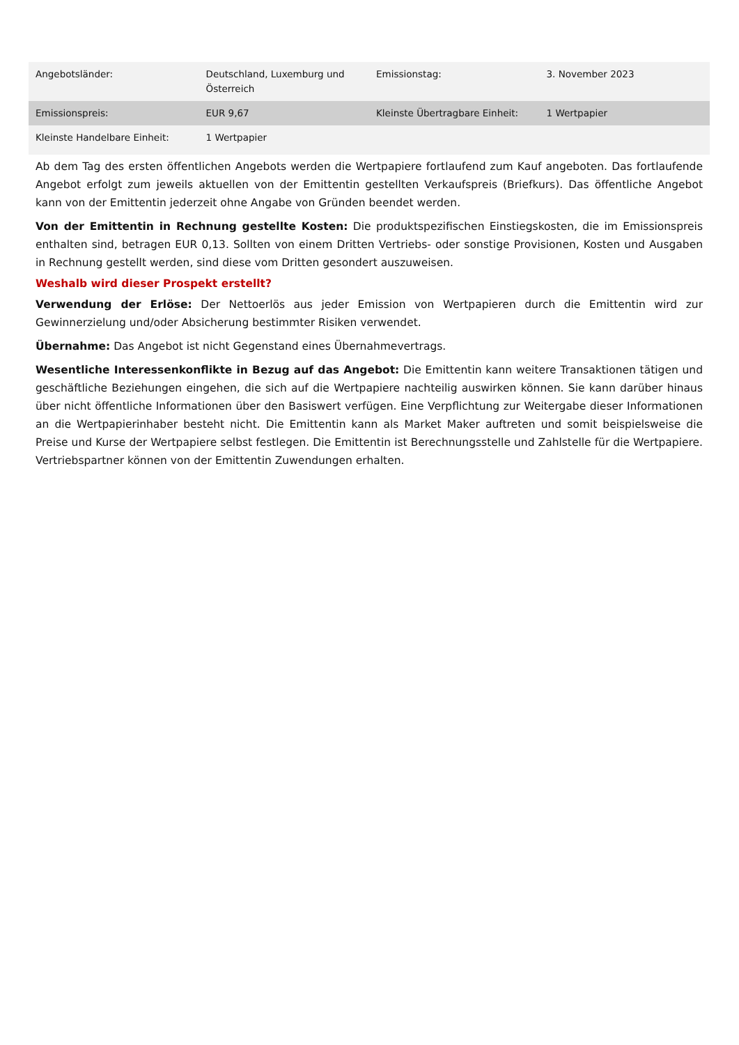| Angebotsländer: | Deutschland, Luxemburg und Österreich | Emissionstag: | 3. November 2023 |
| Emissionspreis: | EUR 9,67 | Kleinste Übertragbare Einheit: | 1 Wertpapier |
| Kleinste Handelbare Einheit: | 1 Wertpapier | | |
Ab dem Tag des ersten öffentlichen Angebots werden die Wertpapiere fortlaufend zum Kauf angeboten. Das fortlaufende Angebot erfolgt zum jeweils aktuellen von der Emittentin gestellten Verkaufspreis (Briefkurs). Das öffentliche Angebot kann von der Emittentin jederzeit ohne Angabe von Gründen beendet werden.
Von der Emittentin in Rechnung gestellte Kosten: Die produktspezifischen Einstiegskosten, die im Emissionspreis enthalten sind, betragen EUR 0,13. Sollten von einem Dritten Vertriebs- oder sonstige Provisionen, Kosten und Ausgaben in Rechnung gestellt werden, sind diese vom Dritten gesondert auszuweisen.
Weshalb wird dieser Prospekt erstellt?
Verwendung der Erlöse: Der Nettoerlös aus jeder Emission von Wertpapieren durch die Emittentin wird zur Gewinnerzielung und/oder Absicherung bestimmter Risiken verwendet.
Übernahme: Das Angebot ist nicht Gegenstand eines Übernahmevertrags.
Wesentliche Interessenkonflikte in Bezug auf das Angebot: Die Emittentin kann weitere Transaktionen tätigen und geschäftliche Beziehungen eingehen, die sich auf die Wertpapiere nachteilig auswirken können. Sie kann darüber hinaus über nicht öffentliche Informationen über den Basiswert verfügen. Eine Verpflichtung zur Weitergabe dieser Informationen an die Wertpapierinhaber besteht nicht. Die Emittentin kann als Market Maker auftreten und somit beispielsweise die Preise und Kurse der Wertpapiere selbst festlegen. Die Emittentin ist Berechnungsstelle und Zahlstelle für die Wertpapiere. Vertriebspartner können von der Emittentin Zuwendungen erhalten.